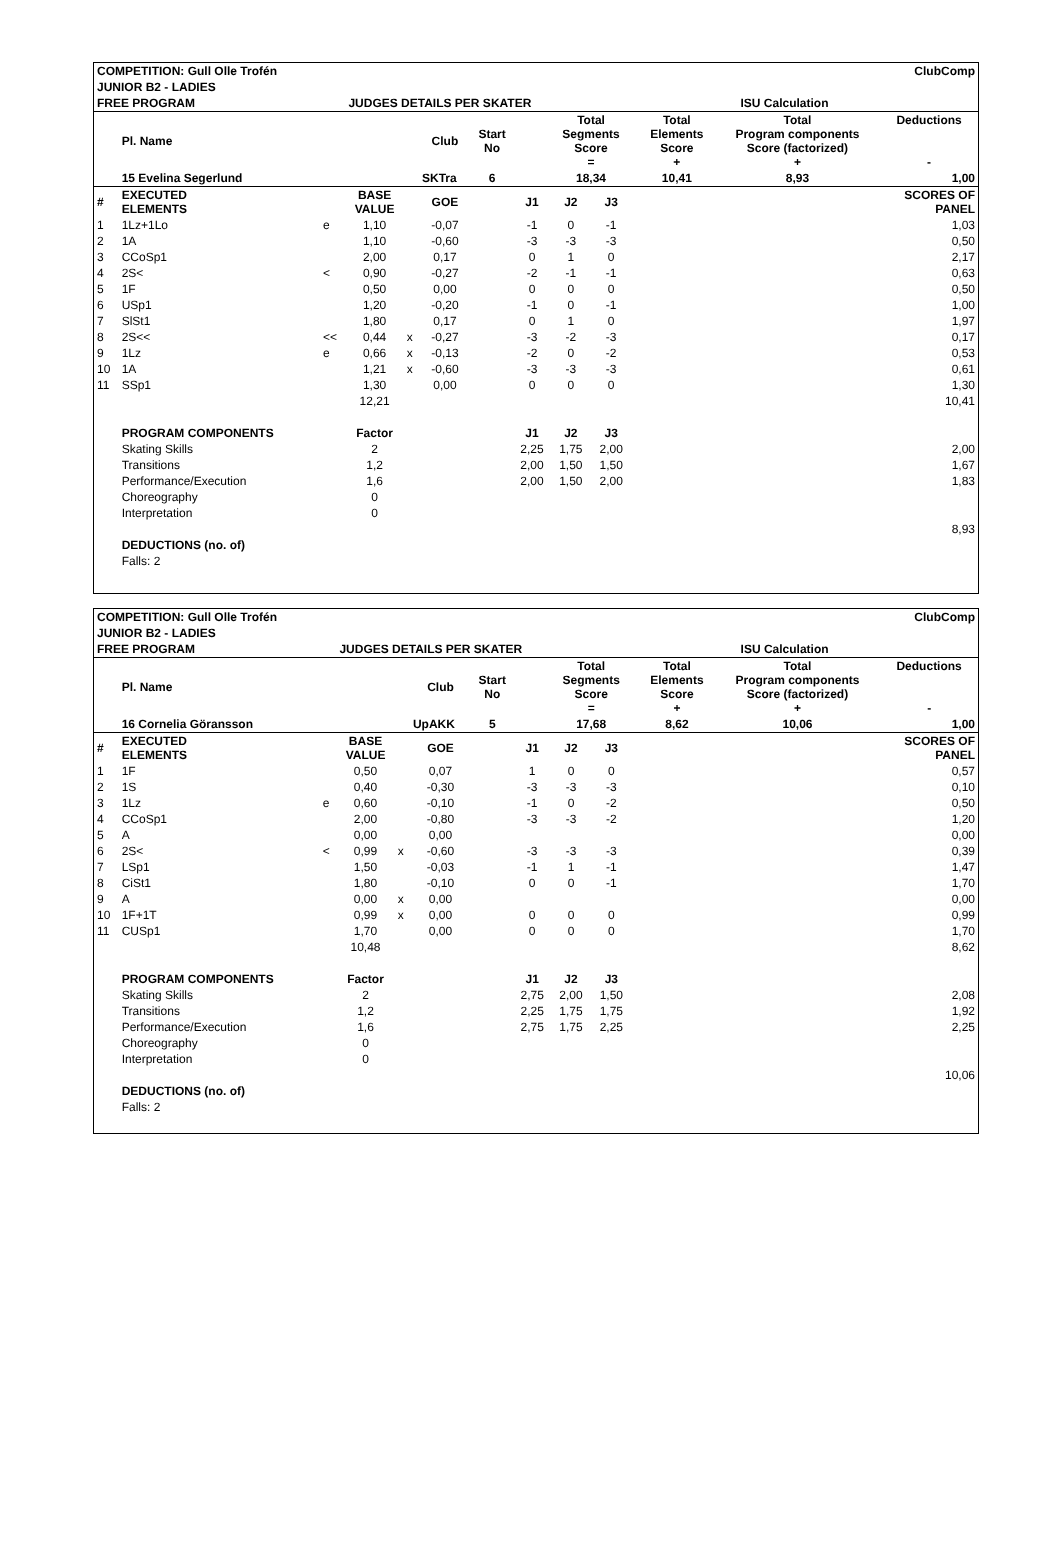| COMPETITION: Gull Olle Trofén | | | | | | | | ClubComp | | | | | |
| JUNIOR B2 - LADIES | | | | | | | | | | | | | |
| FREE PROGRAM | | | JUDGES DETAILS PER SKATER | | | | | | ISU Calculation | | | | |
| | Pl. Name | | | | Club | Start No | | Total Segments Score = | | | Total Elements Score + | Total Program components Score (factorized) + | Deductions - |
| | 15 Evelina Segerlund | | | | SKTra | 6 | | 18,34 | | | 10,41 | 8,93 | 1,00 |
| # | EXECUTED ELEMENTS | | BASE VALUE | | GOE | | J1 | J2 | J3 | | | | SCORES OF PANEL |
| 1 | 1Lz+1Lo | e | 1,10 | | -0,07 | | -1 | 0 | -1 | | | | 1,03 |
| 2 | 1A | | 1,10 | | -0,60 | | -3 | -3 | -3 | | | | 0,50 |
| 3 | CCoSp1 | | 2,00 | | 0,17 | | 0 | 1 | 0 | | | | 2,17 |
| 4 | 2S< | < | 0,90 | | -0,27 | | -2 | -1 | -1 | | | | 0,63 |
| 5 | 1F | | 0,50 | | 0,00 | | 0 | 0 | 0 | | | | 0,50 |
| 6 | USp1 | | 1,20 | | -0,20 | | -1 | 0 | -1 | | | | 1,00 |
| 7 | SlSt1 | | 1,80 | | 0,17 | | 0 | 1 | 0 | | | | 1,97 |
| 8 | 2S<< | << | 0,44 | x | -0,27 | | -3 | -2 | -3 | | | | 0,17 |
| 9 | 1Lz | e | 0,66 | x | -0,13 | | -2 | 0 | -2 | | | | 0,53 |
| 10 | 1A | | 1,21 | x | -0,60 | | -3 | -3 | -3 | | | | 0,61 |
| 11 | SSp1 | | 1,30 | | 0,00 | | 0 | 0 | 0 | | | | 1,30 |
| | | | 12,21 | | | | | | | | | | 10,41 |
| | PROGRAM COMPONENTS | | Factor | | | | J1 | J2 | J3 | | | | |
| | Skating Skills | | 2 | | | | 2,25 | 1,75 | 2,00 | | | | 2,00 |
| | Transitions | | 1,2 | | | | 2,00 | 1,50 | 1,50 | | | | 1,67 |
| | Performance/Execution | | 1,6 | | | | 2,00 | 1,50 | 2,00 | | | | 1,83 |
| | Choreography | | 0 | | | | | | | | | | |
| | Interpretation | | 0 | | | | | | | | | | |
| | | | | | | | | | | | | | 8,93 |
| | DEDUCTIONS (no. of) | | | | | | | | | | | | |
| | Falls: 2 | | | | | | | | | | | | |
| COMPETITION: Gull Olle Trofén | | | | | | | | ClubComp | | | | | |
| JUNIOR B2 - LADIES | | | | | | | | | | | | | |
| FREE PROGRAM | | | JUDGES DETAILS PER SKATER | | | | | | ISU Calculation | | | | |
| | Pl. Name | | | | Club | Start No | | Total Segments Score = | | | Total Elements Score + | Total Program components Score (factorized) + | Deductions - |
| | 16 Cornelia Göransson | | | | UpAKK | 5 | | 17,68 | | | 8,62 | 10,06 | 1,00 |
| # | EXECUTED ELEMENTS | | BASE VALUE | | GOE | | J1 | J2 | J3 | | | | SCORES OF PANEL |
| 1 | 1F | | 0,50 | | 0,07 | | 1 | 0 | 0 | | | | 0,57 |
| 2 | 1S | | 0,40 | | -0,30 | | -3 | -3 | -3 | | | | 0,10 |
| 3 | 1Lz | e | 0,60 | | -0,10 | | -1 | 0 | -2 | | | | 0,50 |
| 4 | CCoSp1 | | 2,00 | | -0,80 | | -3 | -3 | -2 | | | | 1,20 |
| 5 | A | | 0,00 | | 0,00 | | | | | | | | 0,00 |
| 6 | 2S< | < | 0,99 | x | -0,60 | | -3 | -3 | -3 | | | | 0,39 |
| 7 | LSp1 | | 1,50 | | -0,03 | | -1 | 1 | -1 | | | | 1,47 |
| 8 | CiSt1 | | 1,80 | | -0,10 | | 0 | 0 | -1 | | | | 1,70 |
| 9 | A | | 0,00 | x | 0,00 | | | | | | | | 0,00 |
| 10 | 1F+1T | | 0,99 | x | 0,00 | | 0 | 0 | 0 | | | | 0,99 |
| 11 | CUSp1 | | 1,70 | | 0,00 | | 0 | 0 | 0 | | | | 1,70 |
| | | | 10,48 | | | | | | | | | | 8,62 |
| | PROGRAM COMPONENTS | | Factor | | | | J1 | J2 | J3 | | | | |
| | Skating Skills | | 2 | | | | 2,75 | 2,00 | 1,50 | | | | 2,08 |
| | Transitions | | 1,2 | | | | 2,25 | 1,75 | 1,75 | | | | 1,92 |
| | Performance/Execution | | 1,6 | | | | 2,75 | 1,75 | 2,25 | | | | 2,25 |
| | Choreography | | 0 | | | | | | | | | | |
| | Interpretation | | 0 | | | | | | | | | | |
| | | | | | | | | | | | | | 10,06 |
| | DEDUCTIONS (no. of) | | | | | | | | | | | | |
| | Falls: 2 | | | | | | | | | | | | |